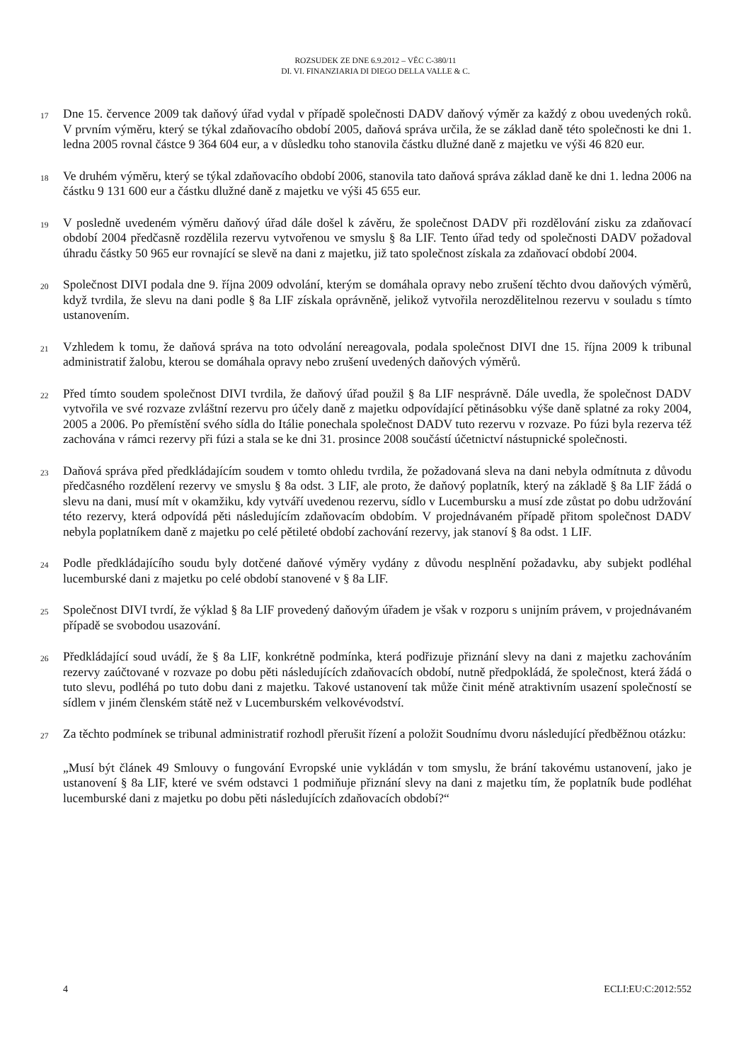ROZSUDEK ZE DNE 6.9.2012 – VĚC C-380/11
DI. VI. FINANZIARIA DI DIEGO DELLA VALLE & C.
17 Dne 15. července 2009 tak daňový úřad vydal v případě společnosti DADV daňový výměr za každý z obou uvedených roků. V prvním výměru, který se týkal zdaňovacího období 2005, daňová správa určila, že se základ daně této společnosti ke dni 1. ledna 2005 rovnal částce 9 364 604 eur, a v důsledku toho stanovila částku dlužné daně z majetku ve výši 46 820 eur.
18 Ve druhém výměru, který se týkal zdaňovacího období 2006, stanovila tato daňová správa základ daně ke dni 1. ledna 2006 na částku 9 131 600 eur a částku dlužné daně z majetku ve výši 45 655 eur.
19 V posledně uvedeném výměru daňový úřad dále došel k závěru, že společnost DADV při rozdělování zisku za zdaňovací období 2004 předčasně rozdělila rezervu vytvořenou ve smyslu § 8a LIF. Tento úřad tedy od společnosti DADV požadoval úhradu částky 50 965 eur rovnající se slevě na dani z majetku, již tato společnost získala za zdaňovací období 2004.
20 Společnost DIVI podala dne 9. října 2009 odvolání, kterým se domáhala opravy nebo zrušení těchto dvou daňových výměrů, když tvrdila, že slevu na dani podle § 8a LIF získala oprávněně, jelikož vytvořila nerozdělitelnou rezervu v souladu s tímto ustanovením.
21 Vzhledem k tomu, že daňová správa na toto odvolání nereagovala, podala společnost DIVI dne 15. října 2009 k tribunal administratif žalobu, kterou se domáhala opravy nebo zrušení uvedených daňových výměrů.
22 Před tímto soudem společnost DIVI tvrdila, že daňový úřad použil § 8a LIF nesprávně. Dále uvedla, že společnost DADV vytvořila ve své rozvaze zvláštní rezervu pro účely daně z majetku odpovídající pětinásobku výše daně splatné za roky 2004, 2005 a 2006. Po přemístění svého sídla do Itálie ponechala společnost DADV tuto rezervu v rozvaze. Po fúzi byla rezerva též zachována v rámci rezervy při fúzi a stala se ke dni 31. prosince 2008 součástí účetnictví nástupnické společnosti.
23 Daňová správa před předkládajícím soudem v tomto ohledu tvrdila, že požadovaná sleva na dani nebyla odmítnuta z důvodu předčasného rozdělení rezervy ve smyslu § 8a odst. 3 LIF, ale proto, že daňový poplatník, který na základě § 8a LIF žádá o slevu na dani, musí mít v okamžiku, kdy vytváří uvedenou rezervu, sídlo v Lucembursku a musí zde zůstat po dobu udržování této rezervy, která odpovídá pěti následujícím zdaňovacím obdobím. V projednávaném případě přitom společnost DADV nebyla poplatníkem daně z majetku po celé pětileté období zachování rezervy, jak stanoví § 8a odst. 1 LIF.
24 Podle předkládajícího soudu byly dotčené daňové výměry vydány z důvodu nesplnění požadavku, aby subjekt podléhal lucemburské dani z majetku po celé období stanovené v § 8a LIF.
25 Společnost DIVI tvrdí, že výklad § 8a LIF provedený daňovým úřadem je však v rozporu s unijním právem, v projednávaném případě se svobodou usazování.
26 Předkládající soud uvádí, že § 8a LIF, konkrétně podmínka, která podřizuje přiznání slevy na dani z majetku zachováním rezervy zaúčtované v rozvaze po dobu pěti následujících zdaňovacích období, nutně předpokládá, že společnost, která žádá o tuto slevu, podléhá po tuto dobu dani z majetku. Takové ustanovení tak může činit méně atraktivním usazení společností se sídlem v jiném členském státě než v Lucemburském velkovévodství.
27 Za těchto podmínek se tribunal administratif rozhodl přerušit řízení a položit Soudnímu dvoru následující předběžnou otázku:
„Musí být článek 49 Smlouvy o fungování Evropské unie vykládán v tom smyslu, že brání takovému ustanovení, jako je ustanovení § 8a LIF, které ve svém odstavci 1 podmiňuje přiznání slevy na dani z majetku tím, že poplatník bude podléhat lucemburské dani z majetku po dobu pěti následujících zdaňovacích období?“
4 ECLI:EU:C:2012:552